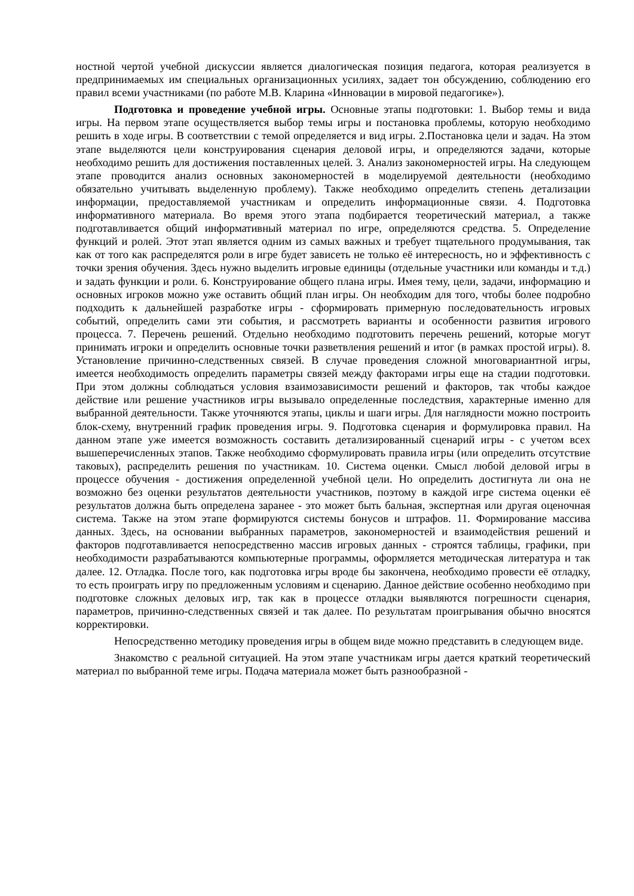ностной чертой учебной дискуссии является диалогическая позиция педагога, которая реализуется в предпринимаемых им специальных организационных усилиях, задает тон обсуждению, соблюдению его правил всеми участниками (по работе М.В. Кларина «Инновации в мировой педагогике»).
Подготовка и проведение учебной игры. Основные этапы подготовки: 1. Выбор темы и вида игры. На первом этапе осуществляется выбор темы игры и постановка проблемы, которую необходимо решить в ходе игры. В соответствии с темой определяется и вид игры. 2.Постановка цели и задач. На этом этапе выделяются цели конструирования сценария деловой игры, и определяются задачи, которые необходимо решить для достижения поставленных целей. 3. Анализ закономерностей игры. На следующем этапе проводится анализ основных закономерностей в моделируемой деятельности (необходимо обязательно учитывать выделенную проблему). Также необходимо определить степень детализации информации, предоставляемой участникам и определить информационные связи. 4. Подготовка информативного материала. Во время этого этапа подбирается теоретический материал, а также подготавливается общий информативный материал по игре, определяются средства. 5. Определение функций и ролей. Этот этап является одним из самых важных и требует тщательного продумывания, так как от того как распределятся роли в игре будет зависеть не только её интересность, но и эффективность с точки зрения обучения. Здесь нужно выделить игровые единицы (отдельные участники или команды и т.д.) и задать функции и роли. 6. Конструирование общего плана игры. Имея тему, цели, задачи, информацию и основных игроков можно уже оставить общий план игры. Он необходим для того, чтобы более подробно подходить к дальнейшей разработке игры - сформировать примерную последовательность игровых событий, определить сами эти события, и рассмотреть варианты и особенности развития игрового процесса. 7. Перечень решений. Отдельно необходимо подготовить перечень решений, которые могут принимать игроки и определить основные точки разветвления решений и итог (в рамках простой игры). 8. Установление причинно-следственных связей. В случае проведения сложной многовариантной игры, имеется необходимость определить параметры связей между факторами игры еще на стадии подготовки. При этом должны соблюдаться условия взаимозависимости решений и факторов, так чтобы каждое действие или решение участников игры вызывало определенные последствия, характерные именно для выбранной деятельности. Также уточняются этапы, циклы и шаги игры. Для наглядности можно построить блок-схему, внутренний график проведения игры. 9. Подготовка сценария и формулировка правил. На данном этапе уже имеется возможность составить детализированный сценарий игры - с учетом всех вышеперечисленных этапов. Также необходимо сформулировать правила игры (или определить отсутствие таковых), распределить решения по участникам. 10. Система оценки. Смысл любой деловой игры в процессе обучения - достижения определенной учебной цели. Но определить достигнута ли она не возможно без оценки результатов деятельности участников, поэтому в каждой игре система оценки её результатов должна быть определена заранее - это может быть бальная, экспертная или другая оценочная система. Также на этом этапе формируются системы бонусов и штрафов. 11. Формирование массива данных. Здесь, на основании выбранных параметров, закономерностей и взаимодействия решений и факторов подготавливается непосредственно массив игровых данных - строятся таблицы, графики, при необходимости разрабатываются компьютерные программы, оформляется методическая литература и так далее. 12. Отладка. После того, как подготовка игры вроде бы закончена, необходимо провести её отладку, то есть проиграть игру по предложенным условиям и сценарию. Данное действие особенно необходимо при подготовке сложных деловых игр, так как в процессе отладки выявляются погрешности сценария, параметров, причинно-следственных связей и так далее. По результатам проигрывания обычно вносятся корректировки.
Непосредственно методику проведения игры в общем виде можно представить в следующем виде.
Знакомство с реальной ситуацией. На этом этапе участникам игры дается краткий теоретический материал по выбранной теме игры. Подача материала может быть разнообразной -